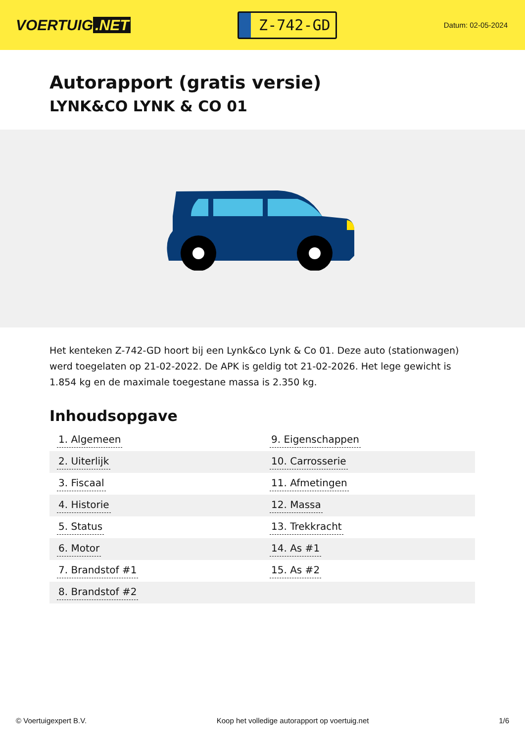VOERTUIG.NET
Z-742-GD
Datum: 02-05-2024
Autorapport (gratis versie)
LYNK&CO LYNK & CO 01
Het kenteken Z-742-GD hoort bij een Lynk&co Lynk & Co 01. Deze auto (stationwagen) werd toegelaten op 21-02-2022. De APK is geldig tot 21-02-2026. Het lege gewicht is 1.854 kg en de maximale toegestane massa is 2.350 kg.
Inhoudsopgave
| 1. Algemeen | 9. Eigenschappen |
| 2. Uiterlijk | 10. Carrosserie |
| 3. Fiscaal | 11. Afmetingen |
| 4. Historie | 12. Massa |
| 5. Status | 13. Trekkracht |
| 6. Motor | 14. As #1 |
| 7. Brandstof #1 | 15. As #2 |
| 8. Brandstof #2 | |
© Voertuigexpert B.V. Koop het volledige autorapport op voertuig.net 1/6